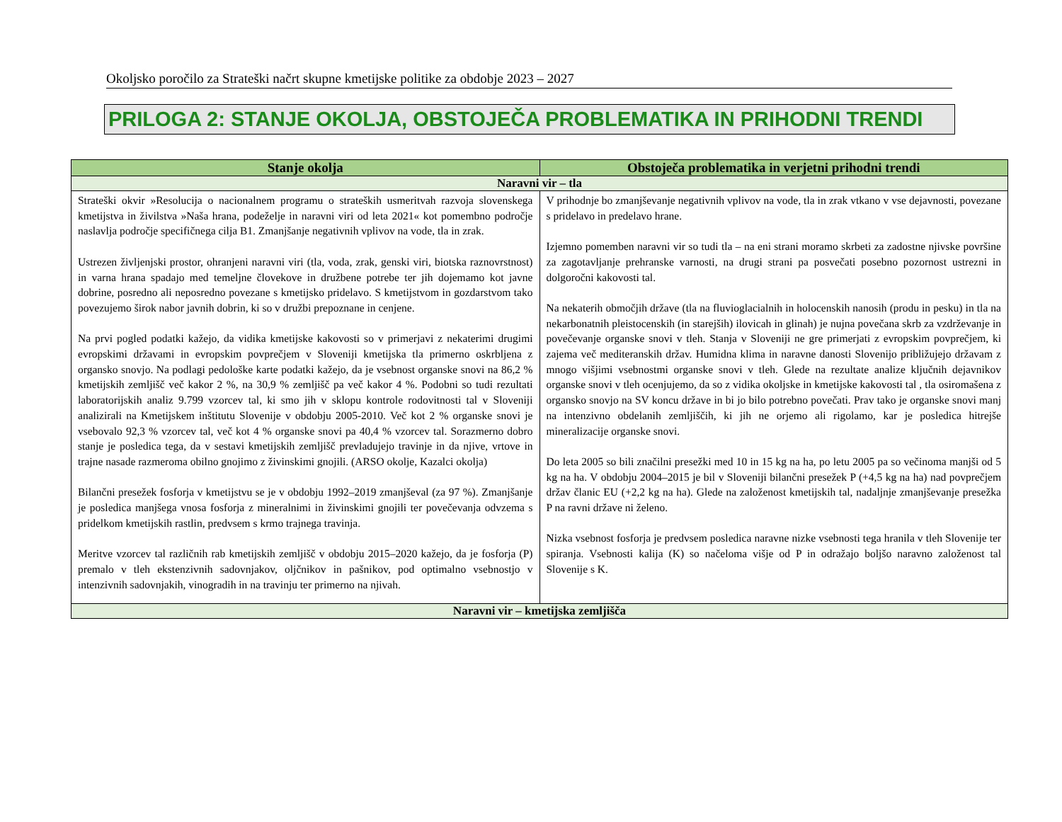Okoljsko poročilo za Strateški načrt skupne kmetijske politike za obdobje 2023 – 2027
PRILOGA 2: STANJE OKOLJA, OBSTOJEČA PROBLEMATIKA IN PRIHODNI TRENDI
| Stanje okolja | Obstoječa problematika in verjetni prihodni trendi |
| --- | --- |
| Naravni vir – tla | |
| Strateški okvir »Resolucija o nacionalnem programu o strateških usmeritvah razvoja slovenskega kmetijstva in živilstva »Naša hrana, podeželje in naravni viri od leta 2021« kot pomembno področje naslavlja področje specifičnega cilja B1. Zmanjšanje negativnih vplivov na vode, tla in zrak. Ustrezen življenjski prostor, ohranjeni naravni viri (tla, voda, zrak, genski viri, biotska raznovrstnost) in varna hrana spadajo med temeljne človekove in družbene potrebe ter jih dojemamo kot javne dobrine, posredno ali neposredno povezane s kmetijsko pridelavo. S kmetijstvom in gozdarstvom tako povezujemo širok nabor javnih dobrin, ki so v družbi prepoznane in cenjene. Na prvi pogled podatki kažejo, da vidika kmetijske kakovosti so v primerjavi z nekaterimi drugimi evropskimi državami in evropskim povprečjem v Sloveniji kmetijska tla primerno oskrbljena z organsko snovjo. Na podlagi pedološke karte podatki kažejo, da je vsebnost organske snovi na 86,2 % kmetijskih zemljišč več kakor 2 %, na 30,9 % zemljišč pa več kakor 4 %. Podobni so tudi rezultati laboratorijskih analiz 9.799 vzorcev tal, ki smo jih v sklopu kontrole rodovitnosti tal v Sloveniji analizirali na Kmetijskem inštitutu Slovenije v obdobju 2005-2010. Več kot 2 % organske snovi je vsebovalo 92,3 % vzorcev tal, več kot 4 % organske snovi pa 40,4 % vzorcev tal. Sorazmerno dobro stanje je posledica tega, da v sestavi kmetijskih zemljišč prevladujejo travinje in da njive, vrtove in trajne nasade razmeroma obilno gnojimo z živinskimi gnojili. (ARSO okolje, Kazalci okolja) Bilančni presežek fosforja v kmetijstvu se je v obdobju 1992–2019 zmanjševal (za 97 %). Zmanjšanje je posledica manjšega vnosa fosforja z mineralnimi in živinskimi gnojili ter povečevanja odvzema s pridelkom kmetijskih rastlin, predvsem s krmo trajnega travinja. Meritve vzorcev tal različnih rab kmetijskih zemljišč v obdobju 2015–2020 kažejo, da je fosforja (P) premalo v tleh ekstenzivnih sadovnjakov, oljčnikov in pašnikov, pod optimalno vsebnostjo v intenzivnih sadovnjakih, vinogradih in na travinju ter primerno na njivah. | V prihodnje bo zmanjševanje negativnih vplivov na vode, tla in zrak vtkano v vse dejavnosti, povezane s pridelavo in predelavo hrane. Izjemno pomemben naravni vir so tudi tla – na eni strani moramo skrbeti za zadostne njivske površine za zagotavljanje prehranske varnosti, na drugi strani pa posvečati posebno pozornost ustrezni in dolgoročni kakovosti tal. Na nekaterih območjih države (tla na fluvioglacialnih in holocenskih nanosih (produ in pesku) in tla na nekarbonatnih pleistocenskih (in starejših) ilovicah in glinah) je nujna povečana skrb za vzdrževanje in povečevanje organske snovi v tleh. Stanja v Sloveniji ne gre primerjati z evropskim povprečjem, ki zajema več mediteranskih držav. Humidna klima in naravne danosti Slovenijo približujejo državam z mnogo višjimi vsebnostmi organske snovi v tleh. Glede na rezultate analize ključnih dejavnikov organske snovi v tleh ocenjujemo, da so z vidika okoljske in kmetijske kakovosti tal , tla osiromašena z organsko snovjo na SV koncu države in bi jo bilo potrebno povečati. Prav tako je organske snovi manj na intenzivno obdelanih zemljiščih, ki jih ne orjemo ali rigolamo, kar je posledica hitrejše mineralizacije organske snovi. Do leta 2005 so bili značilni presežki med 10 in 15 kg na ha, po letu 2005 pa so večinoma manjši od 5 kg na ha. V obdobju 2004–2015 je bil v Sloveniji bilančni presežek P (+4,5 kg na ha) nad povprečjem držav članic EU (+2,2 kg na ha). Glede na založenost kmetijskih tal, nadaljnje zmanjševanje presežka P na ravni države ni želeno. Nizka vsebnost fosforja je predvsem posledica naravne nizke vsebnosti tega hranila v tleh Slovenije ter spiranja. Vsebnosti kalija (K) so načeloma višje od P in odražajo boljšo naravno založenost tal Slovenije s K. |
| Naravni vir – kmetijska zemljišča | |